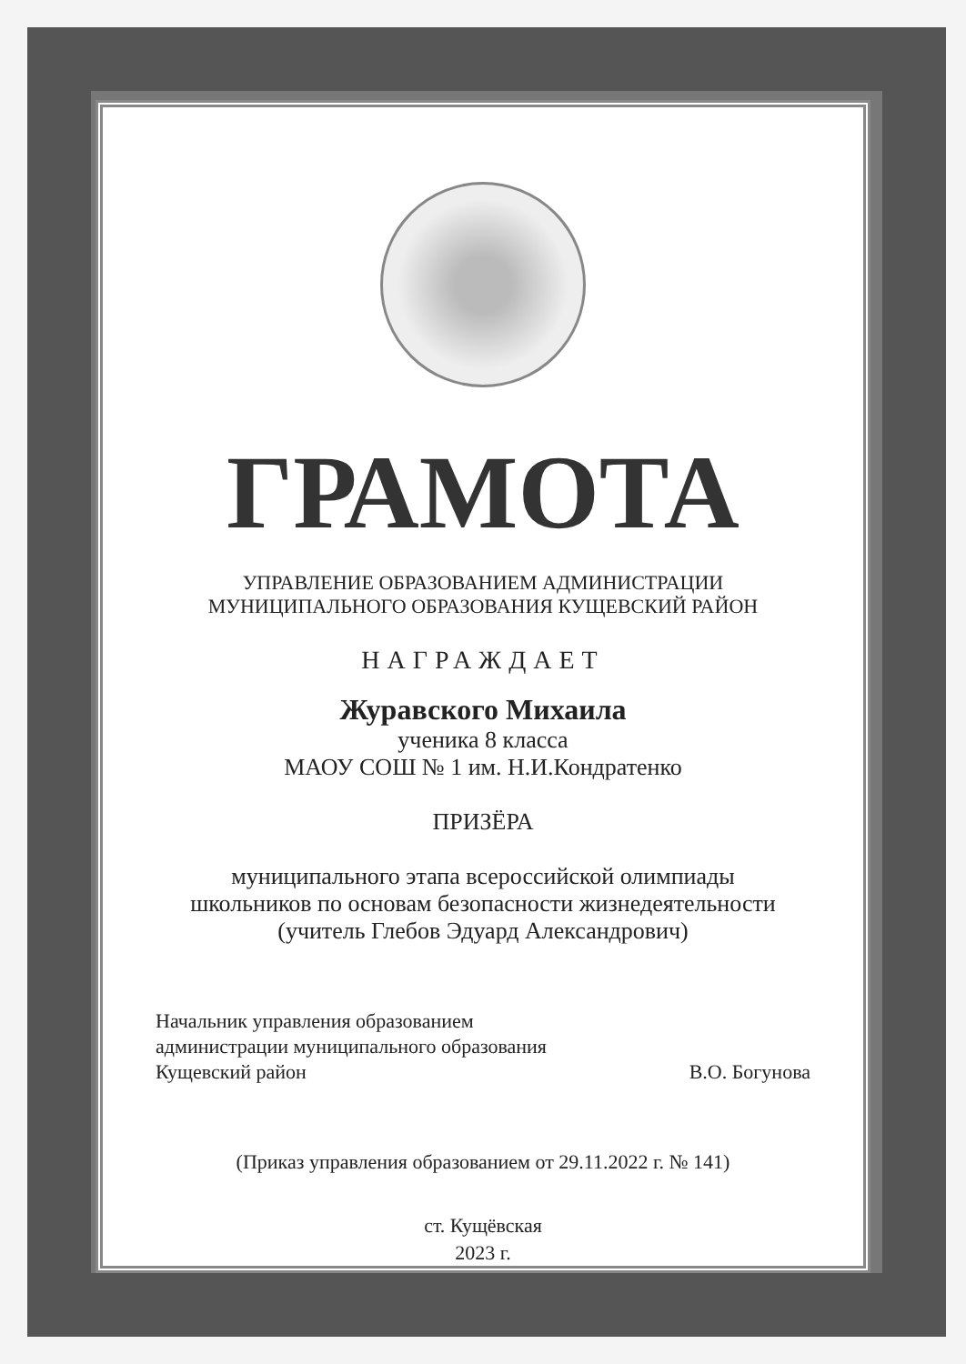ГРАМОТА
УПРАВЛЕНИЕ ОБРАЗОВАНИЕМ АДМИНИСТРАЦИИ
МУНИЦИПАЛЬНОГО ОБРАЗОВАНИЯ КУЩЕВСКИЙ РАЙОН
НАГРАЖДАЕТ
Журавского Михаила
ученика 8 класса
МАОУ СОШ № 1 им. Н.И.Кондратенко
ПРИЗЁРА
муниципального этапа всероссийской олимпиады
школьников по основам безопасности жизнедеятельности
(учитель Глебов Эдуард Александрович)
Начальник управления образованием
администрации муниципального образования
Кущевский район
В.О. Богунова
(Приказ управления образованием от 29.11.2022 г. № 141)
ст. Кущёвская
2023 г.